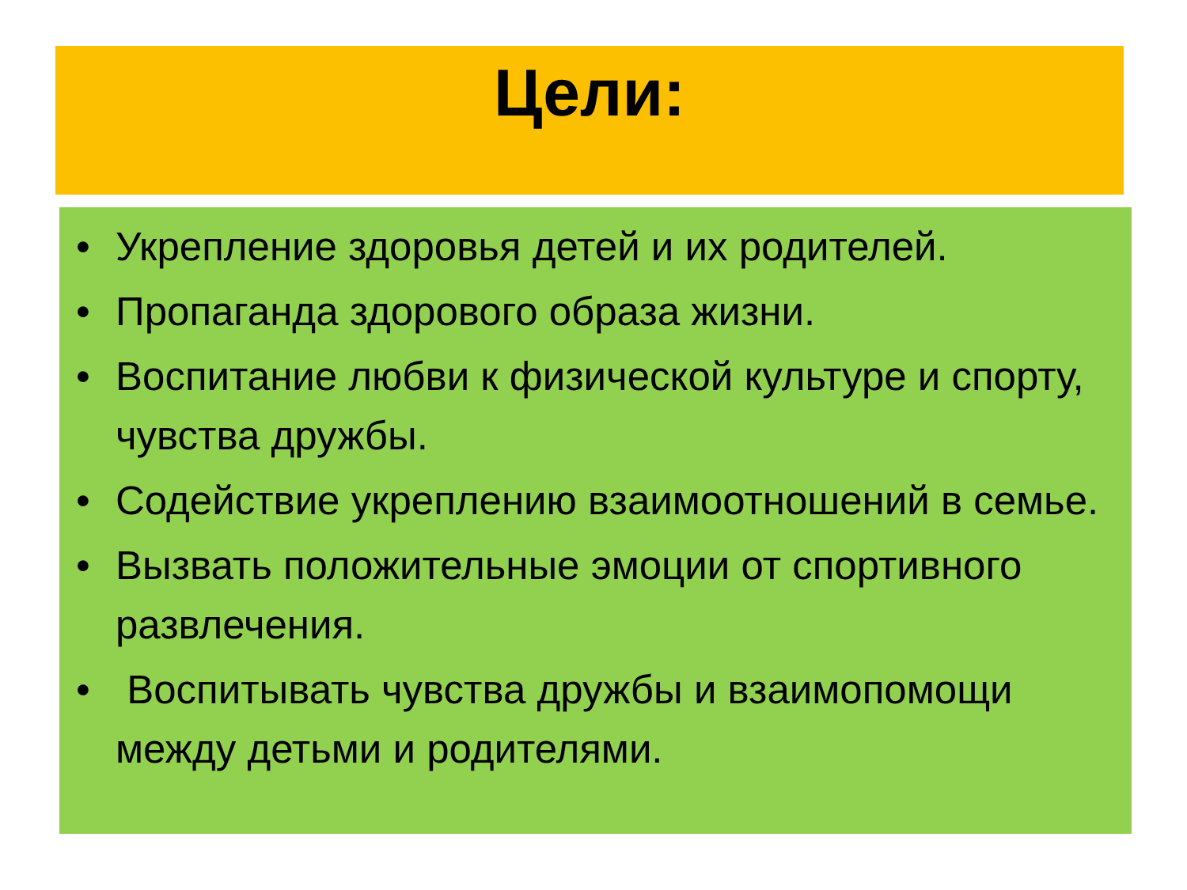Цели:
• Укрепление здоровья детей и их родителей.
• Пропаганда здорового образа жизни.
• Воспитание любви к физической культуре и спорту, чувства дружбы.
• Содействие укреплению взаимоотношений в семье.
• Вызвать положительные эмоции от спортивного развлечения.
• Воспитывать чувства дружбы и взаимопомощи между детьми и родителями.